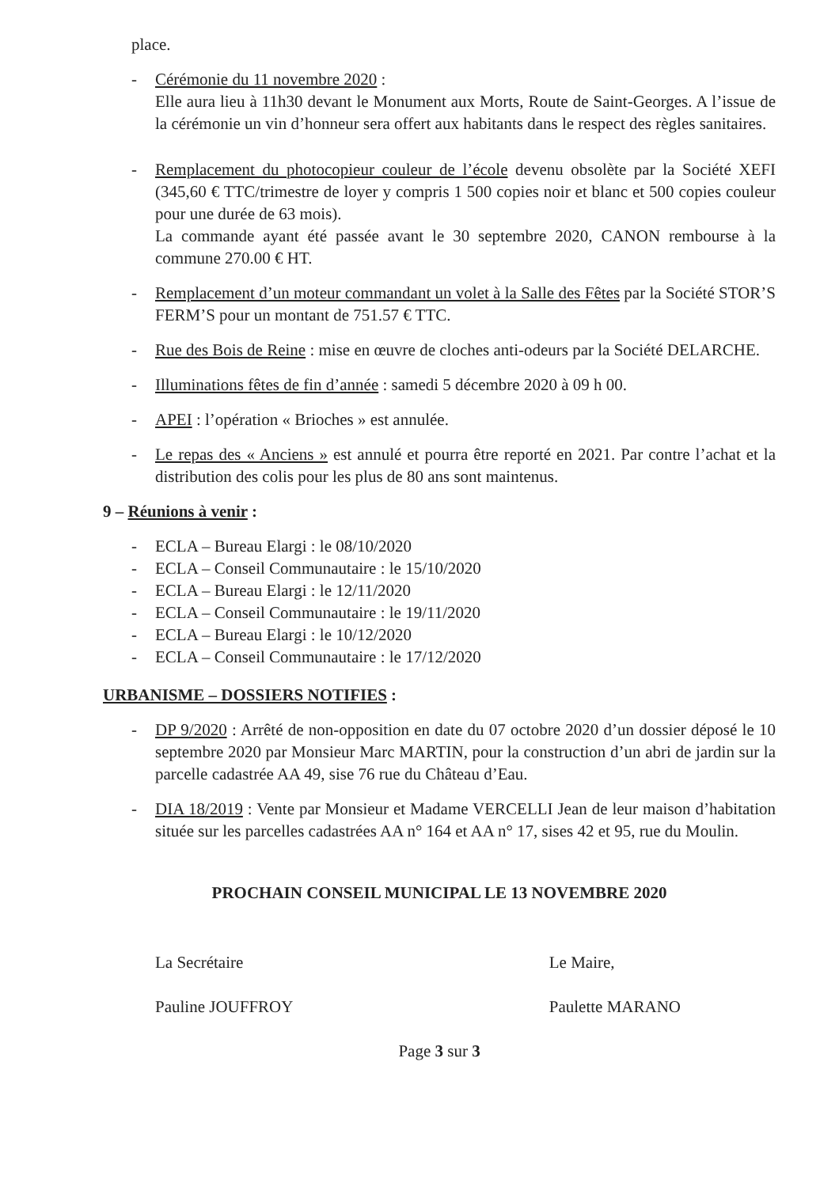place.
- Cérémonie du 11 novembre 2020 :
Elle aura lieu à 11h30 devant le Monument aux Morts, Route de Saint-Georges. A l’issue de la cérémonie un vin d’honneur sera offert aux habitants dans le respect des règles sanitaires.
- Remplacement du photocopieur couleur de l’école devenu obsolète par la Société XEFI (345,60 € TTC/trimestre de loyer y compris 1 500 copies noir et blanc et 500 copies couleur pour une durée de 63 mois).
La commande ayant été passée avant le 30 septembre 2020, CANON rembourse à la commune 270.00 € HT.
- Remplacement d’un moteur commandant un volet à la Salle des Fêtes par la Société STOR’S FERM’S pour un montant de 751.57 € TTC.
- Rue des Bois de Reine : mise en œuvre de cloches anti-odeurs par la Société DELARCHE.
- Illuminations fêtes de fin d’année : samedi 5 décembre 2020 à 09 h 00.
- APEI : l’opération « Brioches » est annulée.
- Le repas des « Anciens » est annulé et pourra être reporté en 2021. Par contre l’achat et la distribution des colis pour les plus de 80 ans sont maintenus.
9 – Réunions à venir :
- ECLA – Bureau Elargi : le 08/10/2020
- ECLA – Conseil Communautaire : le 15/10/2020
- ECLA – Bureau Elargi : le 12/11/2020
- ECLA – Conseil Communautaire : le 19/11/2020
- ECLA – Bureau Elargi : le 10/12/2020
- ECLA – Conseil Communautaire : le 17/12/2020
URBANISME – DOSSIERS NOTIFIES :
- DP 9/2020 : Arrêté de non-opposition en date du 07 octobre 2020 d’un dossier déposé le 10 septembre 2020 par Monsieur Marc MARTIN, pour la construction d’un abri de jardin sur la parcelle cadastrée AA 49, sise 76 rue du Château d’Eau.
- DIA 18/2019 : Vente par Monsieur et Madame VERCELLI Jean de leur maison d’habitation située sur les parcelles cadastrées AA n° 164 et AA n° 17, sises 42 et 95, rue du Moulin.
PROCHAIN CONSEIL MUNICIPAL LE 13 NOVEMBRE 2020
La Secrétaire
Pauline JOUFFROY
Le Maire,
Paulette MARANO
Page 3 sur 3